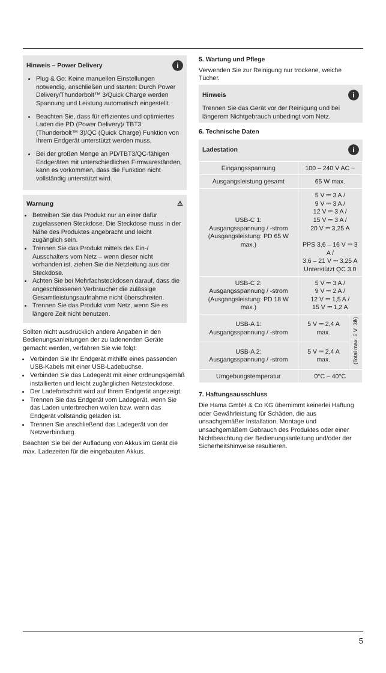Hinweis – Power Delivery i
Plug & Go: Keine manuellen Einstellungen notwendig, anschließen und starten: Durch Power Delivery/Thunderbolt™ 3/Quick Charge werden Spannung und Leistung automatisch eingestellt.
Beachten Sie, dass für effizientes und optimiertes Laden die PD (Power Delivery)/ TBT3 (Thunderbolt™ 3)/QC (Quick Charge) Funktion von Ihrem Endgerät unterstützt werden muss.
Bei der großen Menge an PD/TBT3/QC-fähigen Endgeräten mit unterschiedlichen Firmwareständen, kann es vorkommen, dass die Funktion nicht vollständig unterstützt wird.
Warnung ⚠
Betreiben Sie das Produkt nur an einer dafür zugelassenen Steckdose. Die Steckdose muss in der Nähe des Produktes angebracht und leicht zugänglich sein.
Trennen Sie das Produkt mittels des Ein-/ Ausschalters vom Netz – wenn dieser nicht vorhanden ist, ziehen Sie die Netzleitung aus der Steckdose.
Achten Sie bei Mehrfachsteckdosen darauf, dass die angeschlossenen Verbraucher die zulässige Gesamtleistungsaufnahme nicht überschreiten.
Trennen Sie das Produkt vom Netz, wenn Sie es längere Zeit nicht benutzen.
Sollten nicht ausdrücklich andere Angaben in den Bedienungsanleitungen der zu ladenenden Geräte gemacht werden, verfahren Sie wie folgt:
Verbinden Sie Ihr Endgerät mithilfe eines passenden USB-Kabels mit einer USB-Ladebuchse.
Verbinden Sie das Ladegerät mit einer ordnungsgemäß installierten und leicht zugänglichen Netzsteckdose.
Der Ladefortschritt wird auf Ihrem Endgerät angezeigt.
Trennen Sie das Endgerät vom Ladegerät, wenn Sie das Laden unterbrechen wollen bzw. wenn das Endgerät vollständig geladen ist.
Trennen Sie anschließend das Ladegerät von der Netzverbindung.
Beachten Sie bei der Aufladung von Akkus im Gerät die max. Ladezeiten für die eingebauten Akkus.
5. Wartung und Pflege
Verwenden Sie zur Reinigung nur trockene, weiche Tücher.
Hinweis i
Trennen Sie das Gerät vor der Reinigung und bei längerem Nichtgebrauch unbedingt vom Netz.
6. Technische Daten
Ladestation i
| Eingangsspannung | 100 – 240 V AC ~ | |
| Ausgangsleistung gesamt | 65 W max. | |
| USB-C 1: Ausgangsspannung / -strom (Ausgangsleistung: PD 65 W max.) | 5 V ⎓ 3 A / 9 V ⎓ 3 A / 12 V ⎓ 3 A / 15 V ⎓ 3 A / 20 V ⎓ 3,25 A PPS 3,6 – 16 V ⎓ 3 A / 3,6 – 21 V ⎓ 3,25 A Unterstützt QC 3.0 | |
| USB-C 2: Ausgangsspannung / -strom (Ausgangsleistung: PD 18 W max.) | 5 V ⎓ 3 A / 9 V ⎓ 2 A / 12 V ⎓ 1,5 A / 15 V ⎓ 1,2 A | |
| USB-A 1: Ausgangsspannung / -strom | 5 V ⎓ 2,4 A max. | (Total max. 5 V ⎓ 3A) |
| USB-A 2: Ausgangsspannung / -strom | 5 V ⎓ 2,4 A max. | |
| Umgebungstemperatur | 0°C – 40°C | |
7. Haftungsausschluss
Die Hama GmbH & Co KG übernimmt keinerlei Haftung oder Gewährleistung für Schäden, die aus unsachgemäßer Installation, Montage und unsachgemäßem Gebrauch des Produktes oder einer Nichtbeachtung der Bedienungsanleitung und/oder der Sicherheitshinweise resultieren.
5